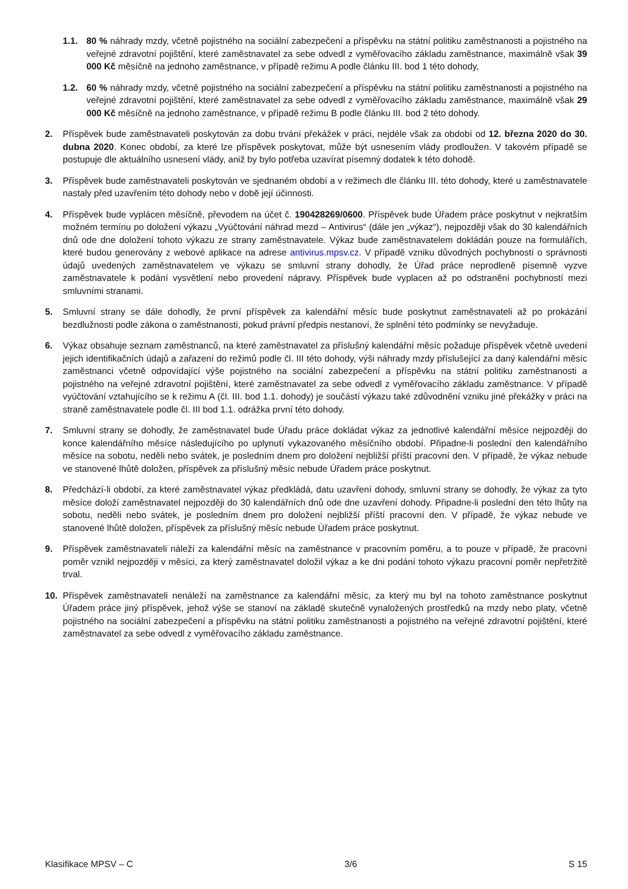1.1. 80 % náhrady mzdy, včetně pojistného na sociální zabezpečení a příspěvku na státní politiku zaměstnanosti a pojistného na veřejné zdravotní pojištění, které zaměstnavatel za sebe odvedl z vyměřovacího základu zaměstnance, maximálně však 39 000 Kč měsíčně na jednoho zaměstnance, v případě režimu A podle článku III. bod 1 této dohody,
1.2. 60 % náhrady mzdy, včetně pojistného na sociální zabezpečení a příspěvku na státní politiku zaměstnanosti a pojistného na veřejné zdravotní pojištění, které zaměstnavatel za sebe odvedl z vyměřovacího základu zaměstnance, maximálně však 29 000 Kč měsíčně na jednoho zaměstnance, v případě režimu B podle článku III. bod 2 této dohody.
2. Příspěvek bude zaměstnavateli poskytován za dobu trvání překážek v práci, nejdéle však za období od 12. března 2020 do 30. dubna 2020. Konec období, za které lze příspěvek poskytovat, může být usnesením vlády prodloužen. V takovém případě se postupuje dle aktuálního usnesení vlády, aniž by bylo potřeba uzavírat písemný dodatek k této dohodě.
3. Příspěvek bude zaměstnavateli poskytován ve sjednaném období a v režimech dle článku III. této dohody, které u zaměstnavatele nastaly před uzavřením této dohody nebo v době její účinnosti.
4. Příspěvek bude vyplácen měsíčně, převodem na účet č. 190428269/0600. Příspěvek bude Úřadem práce poskytnut v nejkratším možném termínu po doložení výkazu „Vyúčtování náhrad mezd – Antivirus“ (dále jen „výkaz“), nejpozději však do 30 kalendářních dnů ode dne doložení tohoto výkazu ze strany zaměstnavatele. Výkaz bude zaměstnavatelem dokládán pouze na formulářích, které budou generovány z webové aplikace na adrese antivirus.mpsv.cz. V případě vzniku důvodných pochybností o správnosti údajů uvedených zaměstnavatelem ve výkazu se smluvní strany dohodly, že Úřad práce neprodleně písemně vyzve zaměstnavatele k podání vysvětlení nebo provedení nápravy. Příspěvek bude vyplacen až po odstranění pochybností mezi smluvními stranami.
5. Smluvní strany se dále dohodly, že první příspěvek za kalendářní měsíc bude poskytnut zaměstnavateli až po prokázání bezdlužnosti podle zákona o zaměstnanosti, pokud právní předpis nestanoví, že splnění této podmínky se nevyžaduje.
6. Výkaz obsahuje seznam zaměstnanců, na které zaměstnavatel za příslušný kalendářní měsíc požaduje příspěvek včetně uvedení jejich identifikačních údajů a zařazení do režimů podle čl. III této dohody, výši náhrady mzdy příslušející za daný kalendářní měsíc zaměstnanci včetně odpovídající výše pojistného na sociální zabezpečení a příspěvku na státní politiku zaměstnanosti a pojistného na veřejné zdravotní pojištění, které zaměstnavatel za sebe odvedl z vyměřovacího základu zaměstnance. V případě vyúčtování vztahujícího se k režimu A (čl. III. bod 1.1. dohody) je součástí výkazu také zdůvodnění vzniku jiné překážky v práci na straně zaměstnavatele podle čl. III bod 1.1. odrážka první této dohody.
7. Smluvní strany se dohodly, že zaměstnavatel bude Úřadu práce dokládat výkaz za jednotlivé kalendářní měsíce nejpozději do konce kalendářního měsíce následujícího po uplynutí vykazovaného měsíčního období. Připadne-li poslední den kalendářního měsíce na sobotu, neděli nebo svátek, je posledním dnem pro doložení nejbližší příští pracovní den. V případě, že výkaz nebude ve stanovené lhůtě doložen, příspěvek za příslušný měsíc nebude Úřadem práce poskytnut.
8. Předchází-li období, za které zaměstnavatel výkaz předkládá, datu uzavření dohody, smluvní strany se dohodly, že výkaz za tyto měsíce doloží zaměstnavatel nejpozději do 30 kalendářních dnů ode dne uzavření dohody. Připadne-li poslední den této lhůty na sobotu, neděli nebo svátek, je posledním dnem pro doložení nejbližší příští pracovní den. V případě, že výkaz nebude ve stanovené lhůtě doložen, příspěvek za příslušný měsíc nebude Úřadem práce poskytnut.
9. Příspěvek zaměstnavateli náleží za kalendářní měsíc na zaměstnance v pracovním poměru, a to pouze v případě, že pracovní poměr vznikl nejpozději v měsíci, za který zaměstnavatel doložil výkaz a ke dni podání tohoto výkazu pracovní poměr nepřetržitě trval.
10. Příspěvek zaměstnavateli nenáleží na zaměstnance za kalendářní měsíc, za který mu byl na tohoto zaměstnance poskytnut Úřadem práce jiný příspěvek, jehož výše se stanoví na základě skutečně vynaložených prostředků na mzdy nebo platy, včetně pojistného na sociální zabezpečení a příspěvku na státní politiku zaměstnanosti a pojistného na veřejné zdravotní pojištění, které zaměstnavatel za sebe odvedl z vyměřovacího základu zaměstnance.
Klasifikace MPSV – C 3/6 S 15